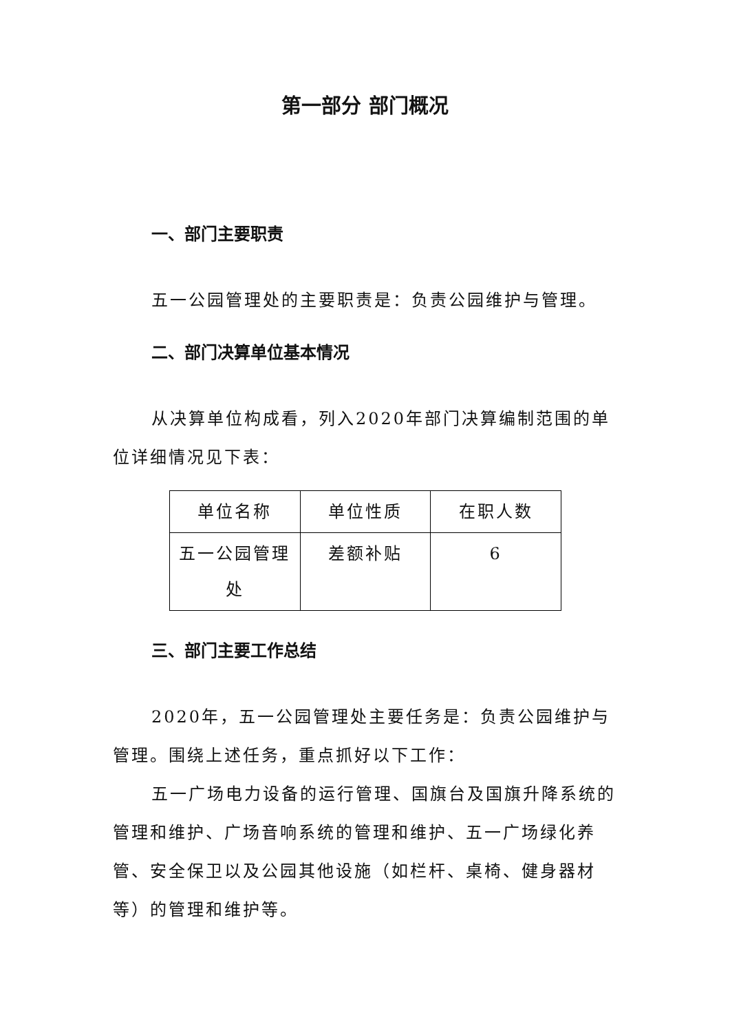第一部分 部门概况
一、部门主要职责
五一公园管理处的主要职责是：负责公园维护与管理。
二、部门决算单位基本情况
从决算单位构成看，列入2020年部门决算编制范围的单位详细情况见下表：
| 单位名称 | 单位性质 | 在职人数 |
| --- | --- | --- |
| 五一公园管理处 | 差额补贴 | 6 |
三、部门主要工作总结
2020年，五一公园管理处主要任务是：负责公园维护与管理。围绕上述任务，重点抓好以下工作：
五一广场电力设备的运行管理、国旗台及国旗升降系统的管理和维护、广场音响系统的管理和维护、五一广场绿化养管、安全保卫以及公园其他设施（如栏杆、桌椅、健身器材等）的管理和维护等。